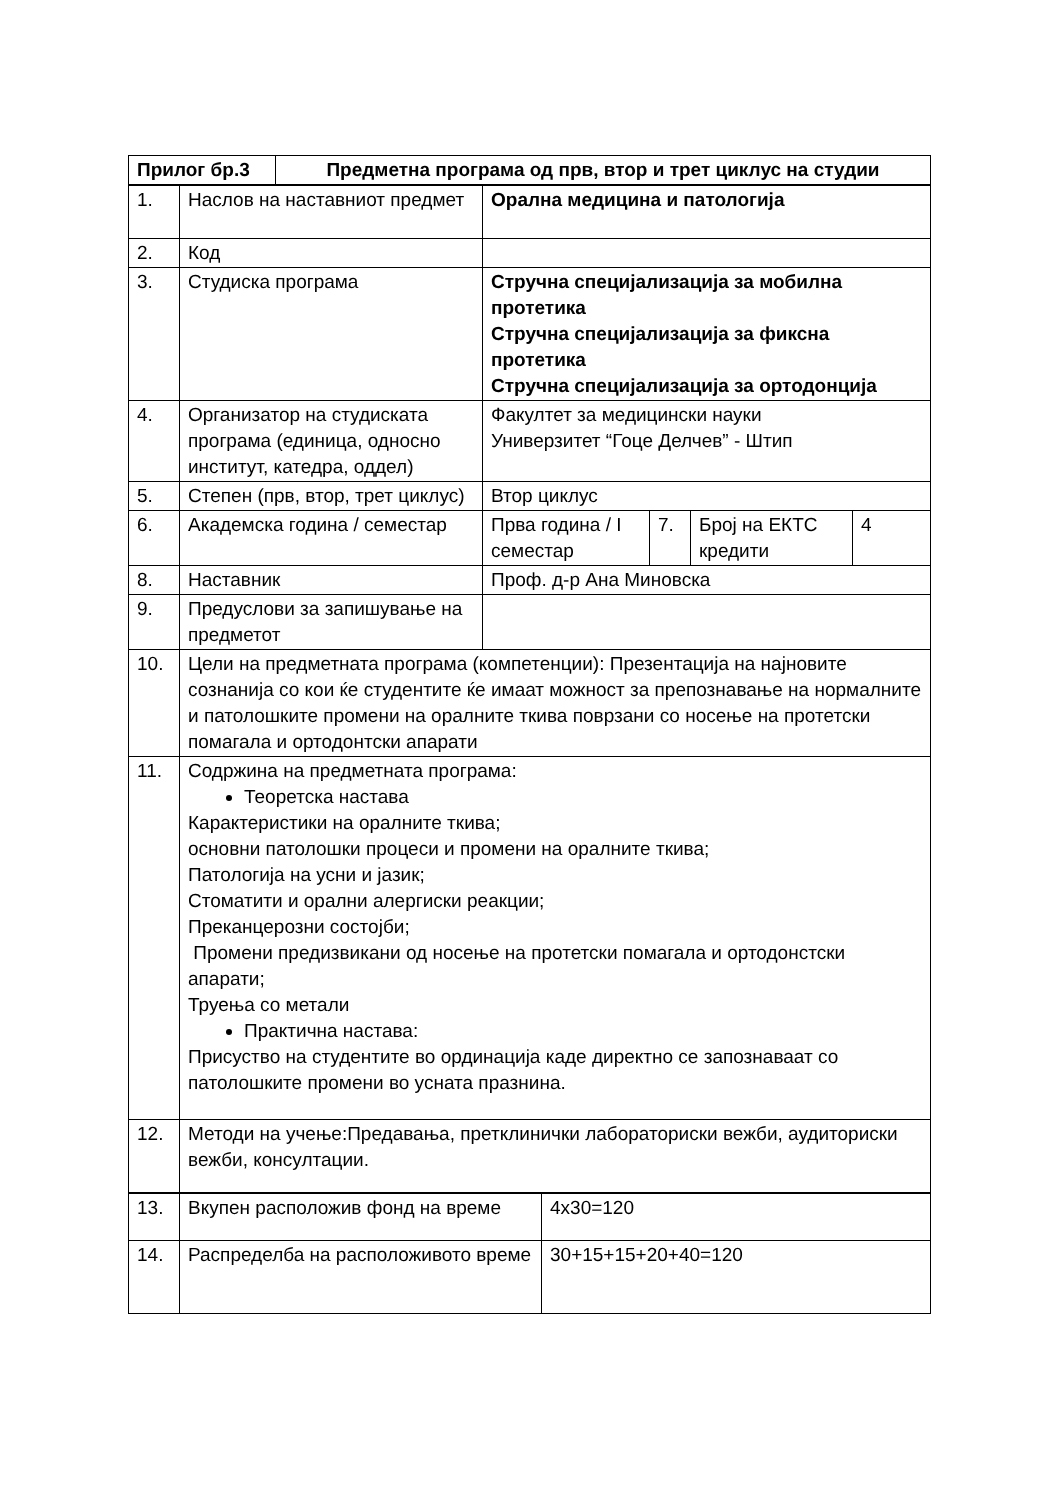| Прилог бр.3 | Предметна програма од прв, втор и трет циклус на студии |
| 1. | Наслов на наставниот предмет | Орална медицина и патологија | | | |
| 2. | Код | | | | |
| 3. | Студиска програма | Стручна специјализација за мобилна протетика Стручна специјализација за фиксна протетика Стручна специјализација за ортодонција | | | |
| 4. | Организатор на студиската програма (единица, односно институт, катедра, оддел) | Факултет за медицински науки Универзитет “Гоце Делчев” - Штип | | | |
| 5. | Степен (прв, втор, трет циклус) | Втор циклус | | | |
| 6. | Академска година / семестар | Прва година / I семестар | 7. | Број на ЕКТС кредити | 4 |
| 8. | Наставник | Проф. д-р Ана Миновска | | | |
| 9. | Предуслови за запишување на предметот | | | | |
| 10. | Цели на предметната програма (компетенции): Презентација на најновите сознанија со кои ќе студентите ќе имаат можност за препознавање на нормалните и патолошките промени на оралните ткива поврзани со носење на протетски помагала и ортодонтски апарати | | | | |
| 11. | Содржина на предметната програма: Теоретска настава Карактеристики на оралните ткива; основни патолошки процеси и промени на оралните ткива; Патологија на усни и јазик; Стоматити и орални алергиски реакции; Преканцерозни состојби; Промени предизвикани од носење на протетски помагала и ортодонстски апарати; Труења со метали Практична настава: Присуство на студентите во ординација каде директно се запознаваат со патолошките промени во усната празнина. | | | | |
| 12. | Методи на учење:Предавања, претклинички лабораториски вежби, аудиториски вежби, консултации. | | | | |
| 13. | Вкупен расположив фонд на време | 4x30=120 |
| 14. | Распределба на расположивото време | 30+15+15+20+40=120 |